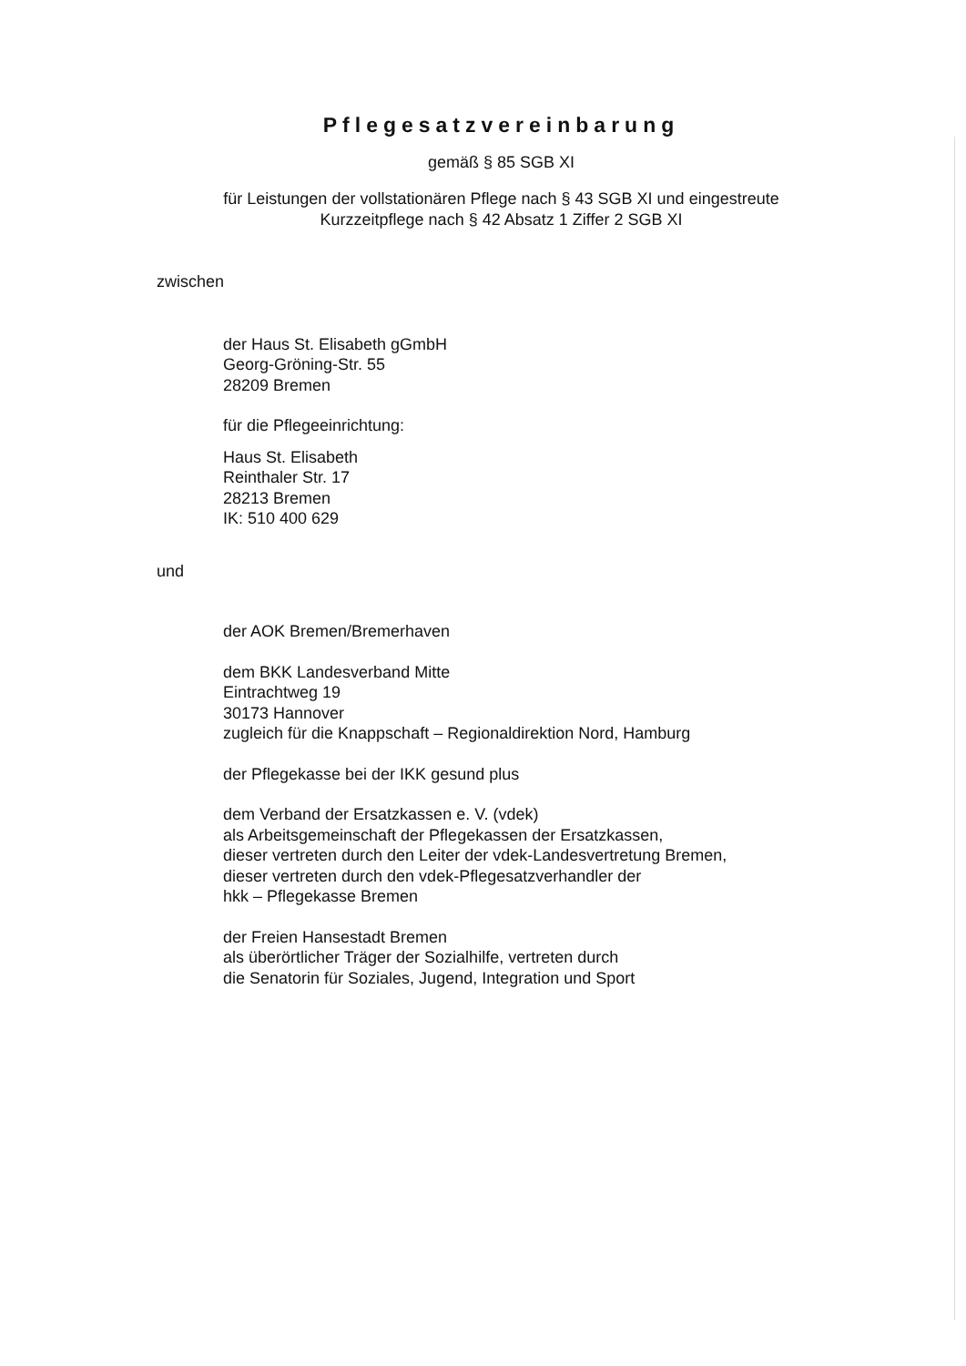Pflegesatzvereinbarung
gemäß § 85 SGB XI
für Leistungen der vollstationären Pflege nach § 43 SGB XI und eingestreute
Kurzzeitpflege nach § 42 Absatz 1 Ziffer 2 SGB XI
zwischen
der Haus St. Elisabeth gGmbH
Georg-Gröning-Str. 55
28209 Bremen
für die Pflegeeinrichtung:
Haus St. Elisabeth
Reinthaler Str. 17
28213 Bremen
IK: 510 400 629
und
der AOK Bremen/Bremerhaven
dem BKK Landesverband Mitte
Eintrachtweg 19
30173 Hannover
zugleich für die Knappschaft – Regionaldirektion Nord, Hamburg
der Pflegekasse bei der IKK gesund plus
dem Verband der Ersatzkassen e. V. (vdek)
als Arbeitsgemeinschaft der Pflegekassen der Ersatzkassen,
dieser vertreten durch den Leiter der vdek-Landesvertretung Bremen,
dieser vertreten durch den vdek-Pflegesatzverhandler der
hkk – Pflegekasse Bremen
der Freien Hansestadt Bremen
als überörtlicher Träger der Sozialhilfe, vertreten durch
die Senatorin für Soziales, Jugend, Integration und Sport